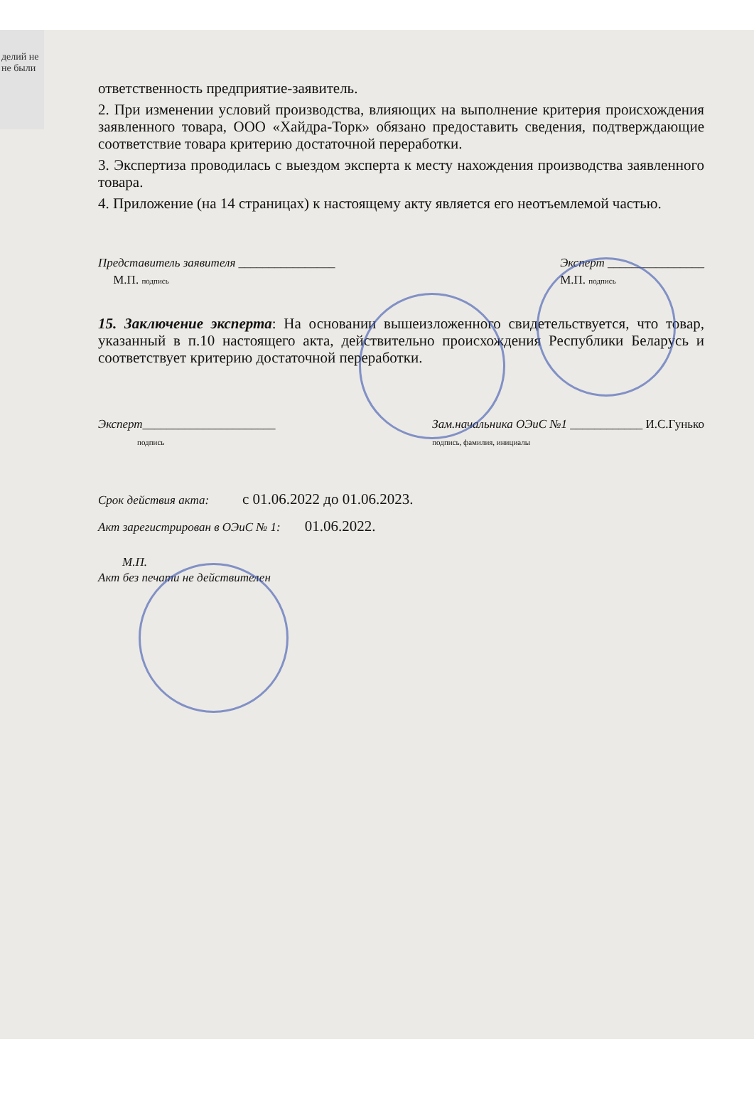делий не
не были
ответственность предприятие-заявитель.
2. При изменении условий производства, влияющих на выполнение критерия происхождения заявленного товара, ООО «Хайдра-Торк» обязано предоставить сведения, подтверждающие соответствие товара критерию достаточной переработки.
3. Экспертиза проводилась с выездом эксперта к месту нахождения производства заявленного товара.
4. Приложение (на 14 страницах) к настоящему акту является его неотъемлемой частью.
Представитель заявителя ________________
М.П. подпись
Эксперт ________________
М.П. подпись
15. Заключение эксперта: На основании вышеизложенного свидетельствуется, что товар, указанный в п.10 настоящего акта, действительно происхождения Республики Беларусь и соответствует критерию достаточной переработки.
Эксперт______________________
подпись
Зам.начальника ОЭиС №1 ____________ И.С.Гунько
подпись, фамилия, инициалы
Срок действия акта: с 01.06.2022 до 01.06.2023.
Акт зарегистрирован в ОЭиС № 1: 01.06.2022.
М.П.
Акт без печати не действителен